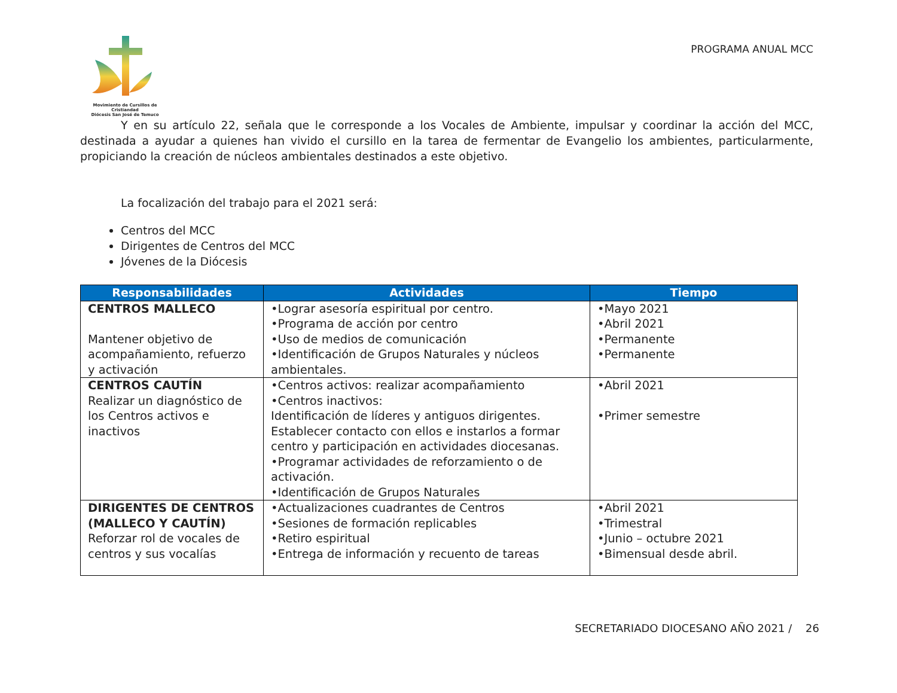Movimiento de Cursillos de Cristiandad
Diócesis San José de Temuco
PROGRAMA ANUAL MCC
Y en su artículo 22, señala que le corresponde a los Vocales de Ambiente, impulsar y coordinar la acción del MCC, destinada a ayudar a quienes han vivido el cursillo en la tarea de fermentar de Evangelio los ambientes, particularmente, propiciando la creación de núcleos ambientales destinados a este objetivo.
La focalización del trabajo para el 2021 será:
Centros del MCC
Dirigentes de Centros del MCC
Jóvenes de la Diócesis
| Responsabilidades | Actividades | Tiempo |
| --- | --- | --- |
| CENTROS MALLECO Mantener objetivo de acompañamiento, refuerzo y activación | •Lograr asesoría espiritual por centro. •Programa de acción por centro •Uso de medios de comunicación •Identificación de Grupos Naturales y núcleos ambientales. | •Mayo 2021 •Abril 2021 •Permanente •Permanente |
| CENTROS CAUTÍN Realizar un diagnóstico de los Centros activos e inactivos | •Centros activos: realizar acompañamiento •Centros inactivos: Identificación de líderes y antiguos dirigentes. Establecer contacto con ellos e instarlos a formar centro y participación en actividades diocesanas. •Programar actividades de reforzamiento o de activación. •Identificación de Grupos Naturales | •Abril 2021 •Primer semestre |
| DIRIGENTES DE CENTROS (MALLECO Y CAUTÍN) Reforzar rol de vocales de centros y sus vocalías | •Actualizaciones cuadrantes de Centros •Sesiones de formación replicables •Retiro espiritual •Entrega de información y recuento de tareas | •Abril 2021 •Trimestral •Junio – octubre 2021 •Bimensual desde abril. |
SECRETARIADO DIOCESANO AÑO 2021 / 26